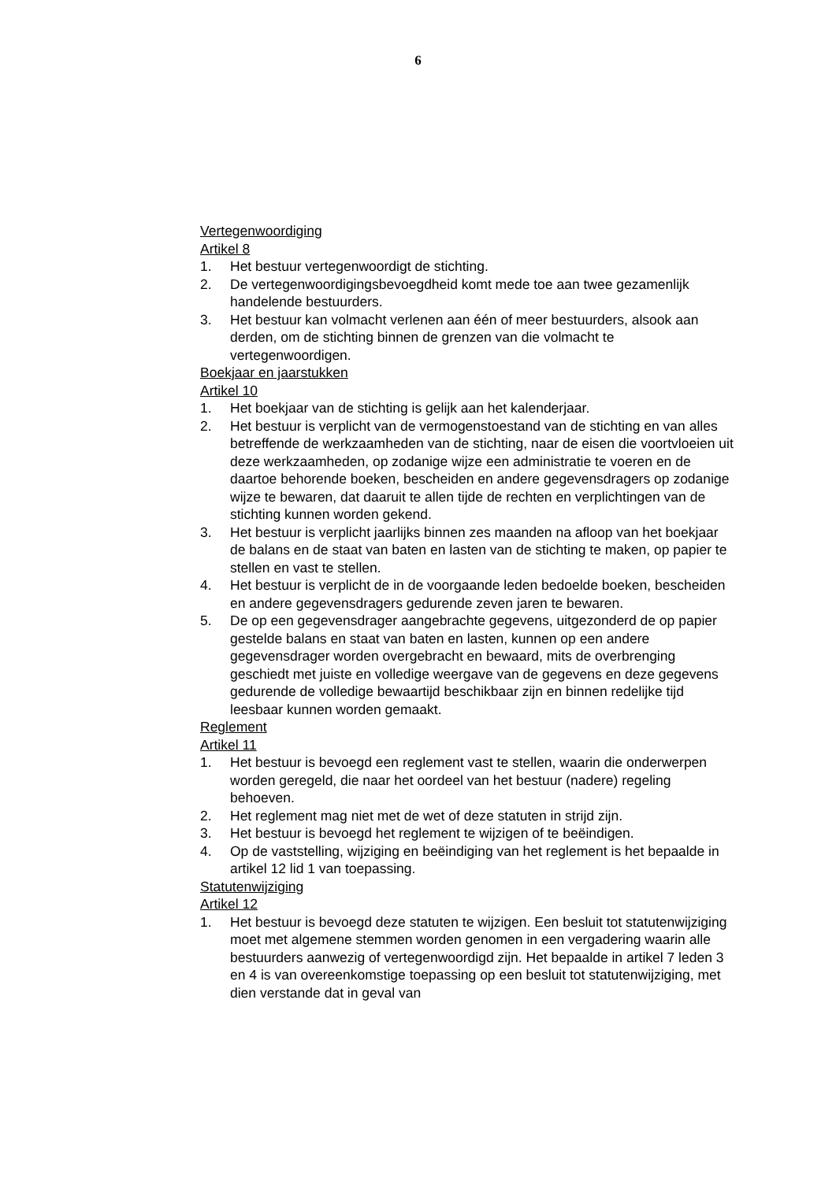6
Vertegenwoordiging
Artikel 8
1. Het bestuur vertegenwoordigt de stichting.
2. De vertegenwoordigingsbevoegdheid komt mede toe aan twee gezamenlijk handelende bestuurders.
3. Het bestuur kan volmacht verlenen aan één of meer bestuurders, alsook aan derden, om de stichting binnen de grenzen van die volmacht te vertegenwoordigen.
Boekjaar en jaarstukken
Artikel 10
1. Het boekjaar van de stichting is gelijk aan het kalenderjaar.
2. Het bestuur is verplicht van de vermogenstoestand van de stichting en van alles betreffende de werkzaamheden van de stichting, naar de eisen die voortvloeien uit deze werkzaamheden, op zodanige wijze een administratie te voeren en de daartoe behorende boeken, bescheiden en andere gegevensdragers op zodanige wijze te bewaren, dat daaruit te allen tijde de rechten en verplichtingen van de stichting kunnen worden gekend.
3. Het bestuur is verplicht jaarlijks binnen zes maanden na afloop van het boekjaar de balans en de staat van baten en lasten van de stichting te maken, op papier te stellen en vast te stellen.
4. Het bestuur is verplicht de in de voorgaande leden bedoelde boeken, bescheiden en andere gegevensdragers gedurende zeven jaren te bewaren.
5. De op een gegevensdrager aangebrachte gegevens, uitgezonderd de op papier gestelde balans en staat van baten en lasten, kunnen op een andere gegevensdrager worden overgebracht en bewaard, mits de overbrenging geschiedt met juiste en volledige weergave van de gegevens en deze gegevens gedurende de volledige bewaartijd beschikbaar zijn en binnen redelijke tijd leesbaar kunnen worden gemaakt.
Reglement
Artikel 11
1. Het bestuur is bevoegd een reglement vast te stellen, waarin die onderwerpen worden geregeld, die naar het oordeel van het bestuur (nadere) regeling behoeven.
2. Het reglement mag niet met de wet of deze statuten in strijd zijn.
3. Het bestuur is bevoegd het reglement te wijzigen of te beëindigen.
4. Op de vaststelling, wijziging en beëindiging van het reglement is het bepaalde in artikel 12 lid 1 van toepassing.
Statutenwijziging
Artikel 12
1. Het bestuur is bevoegd deze statuten te wijzigen. Een besluit tot statutenwijziging moet met algemene stemmen worden genomen in een vergadering waarin alle bestuurders aanwezig of vertegenwoordigd zijn. Het bepaalde in artikel 7 leden 3 en 4 is van overeenkomstige toepassing op een besluit tot statutenwijziging, met dien verstande dat in geval van